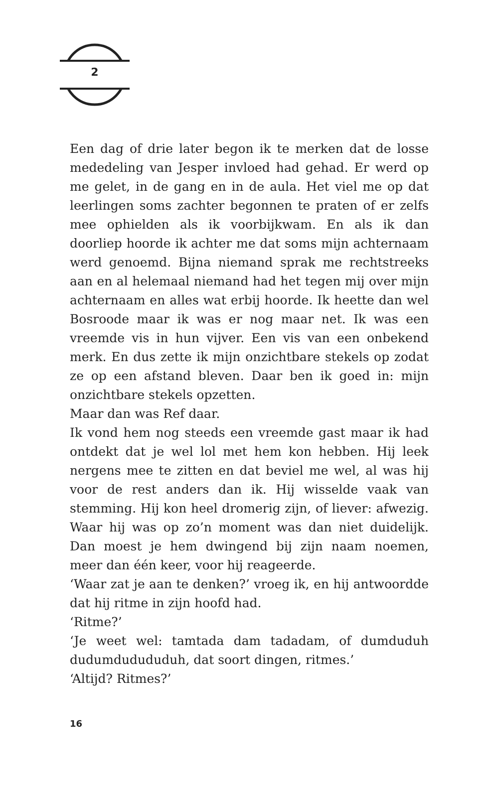2
Een dag of drie later begon ik te merken dat de losse mededeling van Jesper invloed had gehad. Er werd op me gelet, in de gang en in de aula. Het viel me op dat leerlingen soms zachter begonnen te praten of er zelfs mee ophielden als ik voorbijkwam. En als ik dan doorliep hoorde ik achter me dat soms mijn achternaam werd genoemd. Bijna niemand sprak me rechtstreeks aan en al helemaal niemand had het tegen mij over mijn achternaam en alles wat erbij hoorde. Ik heette dan wel Bosroode maar ik was er nog maar net. Ik was een vreemde vis in hun vijver. Een vis van een onbekend merk. En dus zette ik mijn onzichtbare stekels op zodat ze op een afstand bleven. Daar ben ik goed in: mijn onzichtbare stekels opzetten.
Maar dan was Ref daar.
Ik vond hem nog steeds een vreemde gast maar ik had ontdekt dat je wel lol met hem kon hebben. Hij leek nergens mee te zitten en dat beviel me wel, al was hij voor de rest anders dan ik. Hij wisselde vaak van stemming. Hij kon heel dromerig zijn, of liever: afwezig. Waar hij was op zo’n moment was dan niet duidelijk. Dan moest je hem dwingend bij zijn naam noemen, meer dan één keer, voor hij reageerde.
‘Waar zat je aan te denken?’ vroeg ik, en hij antwoordde dat hij ritme in zijn hoofd had.
‘Ritme?’
‘Je weet wel: tamtada dam tadadam, of dumduduh dudumdudududuh, dat soort dingen, ritmes.’
‘Altijd? Ritmes?’
16